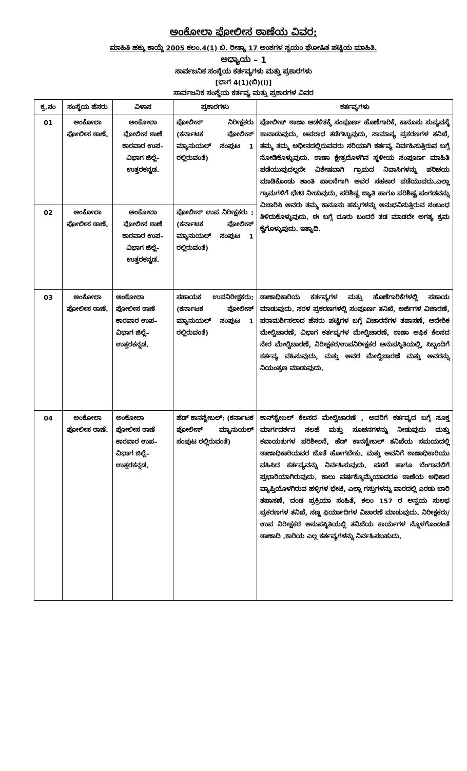ಅಂಕೋಲಾ ಪೋಲೀಸ ಠಾಣೆಯ ವಿವರ:
ಮಾಹಿತಿ ಹಕ್ಕು ಕಾಯ್ದೆ 2005 ಕಲಂ.4(1) ಬಿ. ರೀತ್ಯಾ 17 ಅಂಶಗಳ ಸ್ವಯಂ ಘೋಷಿತ ಪಟ್ಟಿಯ ಮಾಹಿತಿ.
ಅಧ್ಯಾಯ – 1
ಸಾರ್ವಜನಿಕ ಸಂಸ್ಥೆಯ ಕರ್ತವ್ಯಗಳು ಮತ್ತು ಪ್ರಕಾರಗಳು
[ಭಾಗ 4(1)(ಬಿ)(i)]
ಸಾರ್ವಜನಿಕ ಸಂಸ್ಥೆಯ ಕರ್ತವ್ಯ ಮತ್ತು ಪ್ರಕಾರಗಳ ವಿವರ
| ಕ್ರ.ಸಂ | ಸಂಸ್ಥೆಯ ಹೆಸರು | ವಿಳಾಸ | ಪ್ರಕಾರಗಳು | ಕರ್ತವ್ಯಗಳು |
| --- | --- | --- | --- | --- |
| 01 | ಅಂಕೋಲಾ ಪೋಲೀಸ ಠಾಣೆ. | ಅಂಕೋಲಾ ಪೋಲೀಸ ಠಾಣೆ ಕಾರವಾರ ಉಪ–ವಿಭಾಗ ಜಿಲ್ಲೆ– ಉತ್ತರಕನ್ನಡ. | ಪೋಲೀಸ್ ನಿರೀಕ್ಷಕರು (ಕರ್ನಾಟಕ ಪೋಲೀಸ್ ಮ್ಯಾನುಯಲ್ ಸಂಪುಟ 1 ರಲ್ಲಿರುವಂತೆ) | ಪೋಲೀಸ್ ಠಾಣಾ ಆಡಳಿತಕ್ಕೆ ಸಂಪೂರ್ಣ ಹೊಣೆಗಾರಿಕೆ, ಕಾನೂನು ಸುವ್ಯವಸ್ಥೆ ಕಾಪಾಡುವುದು, ಅಪರಾಧ ತಡೆಗಟ್ಟುವುದು, ಸಾಮಾನ್ಯ ಪ್ರಕರಣಗಳ ತನಿಖೆ, ತಮ್ಮ ತಮ್ಮ ಅಧೀನದಲ್ಲಿರುವವರು ಸರಿಯಾಗಿ ಕರ್ತವ್ಯ ನಿರ್ವಹಿಸುತ್ತಿರುವ ಬಗ್ಗೆ ನೋಡಿಕೊಳ್ಳುವುದು. ಠಾಣಾ ಕ್ಷೇತ್ರದೊಳಗಿನ ಸ್ಥಳೀಯ ಸಂಪೂರ್ಣ ಮಾಹಿತಿ ಪಡೆಯುವುದಲ್ಲದೇ ವಿಶೇಷವಾಗಿ ಗ್ರಾಮದ ನಿವಾಸಿಗಳನ್ನು ಪರಿಚಯ ಮಾಡಿಕೊಂಡು ಶಾಂತಿ ಪಾಲನೆಗಾಗಿ ಅವರ ಸಹಕಾರ ಪಡೆಯುವದು.ಎಲ್ಲಾ ಗ್ರಾಮಗಳಿಗೆ ಭೇಟಿ ನೀಡುವುದು, ಪರಿಶಿಷ್ಟ ಜ್ಯಾತಿ ಹಾಗೂ ಪರಿಶಿಷ್ಟ ಪಂಗಡವನ್ನು ವಿಚಾರಿಸಿ ಅವರು ತಮ್ಮ ಕಾನೂನು ಹಕ್ಕುಗಳನ್ನು ಅನುಭವಿಸುತ್ತಿರುವ ಸಂಬಂಧ ತಿಳಿದುಕೊಳ್ಳುವುದು. ಈ ಬಗ್ಗೆ ದೂರು ಬಂದರೆ ತಡ ಮಾಡದೇ ಅಗತ್ಯ ಕ್ರಮ ಕೈಗೊಳ್ಳುವುದು. ಇತ್ಯಾದಿ. |
| 02 | ಅಂಕೋಲಾ ಪೋಲೀಸ ಠಾಣೆ. | ಅಂಕೋಲಾ ಪೋಲೀಸ ಠಾಣೆ ಕಾರವಾರ ಉಪ–ವಿಭಾಗ ಜಿಲ್ಲೆ– ಉತ್ತರಕನ್ನಡ. | ಪೋಲೀಸ್ ಉಪ ನಿರೀಕ್ಷಕರು : (ಕರ್ನಾಟಕ ಪೋಲೀಸ್ ಮ್ಯಾನುಯಲ್ ಸಂಪುಟ 1 ರಲ್ಲಿರುವಂತೆ) | |
| 03 | ಅಂಕೋಲಾ ಪೋಲೀಸ ಠಾಣೆ. | ಅಂಕೋಲಾ ಪೋಲೀಸ ಠಾಣೆ ಕಾರವಾರ ಉಪ–ವಿಭಾಗ ಜಿಲ್ಲೆ– ಉತ್ತರಕನ್ನಡ. | ಸಹಾಯಕ ಉಪನಿರೀಕ್ಷಕರು: (ಕರ್ನಾಟಕ ಪೋಲೀಸ್ ಮ್ಯಾನುಯಲ್ ಸಂಪುಟ 1 ರಲ್ಲಿರುವಂತೆ) | ಠಾಣಾಧಿಕಾರಿಯ ಕರ್ತವ್ಯಗಳ ಮತ್ತು ಹೊಣೆಗಾರಿಕೆಗಳಲ್ಲಿ ಸಹಾಯ ಮಾಡುವುದು. ಸರಳ ಪ್ರಕರಣಗಳಲ್ಲಿ ಸಂಪೂರ್ಣ ತನಿಖೆ, ಅರ್ಜಿಗಳ ವಿಚಾರಣೆ, ಪರಾಮರ್ಶಿಸಲಾದ ಹೆಸರು ಪಟ್ಟಿಗಳ ಬಗ್ಗೆ ವಿಚಾರನೆಗಳ ತಪಾಸಣೆ, ಆದೇಶಿಕ ಮೇಲ್ವಿಚಾರಣೆ, ವಿಭಾಗ ಕರ್ತವ್ಯಗಳ ಮೇಲ್ವಿಚಾರಣೆ, ಠಾಣಾ ಆಫಿಕ ಕೆಲಸದ ನೇರ ಮೇಲ್ವಿಚಾರಣೆ, ನಿರೀಕ್ಷಕರ/ಉಪನಿರೀಕ್ಷಕರ ಅನುಪಸ್ಥಿತಿಯಲ್ಲಿ, ಸಿಬ್ಬಂದಿಗೆ ಕರ್ತವ್ಯ ವಹಿಸುವುದು, ಮತ್ತು ಅವರ ಮೇಲ್ವಿಚಾರಣೆ ಮತ್ತು ಅವರನ್ನು ನಿಯಂತ್ರಣ ಮಾಡುವುದು. |
| 04 | ಅಂಕೋಲಾ ಪೋಲೀಸ ಠಾಣೆ. | ಅಂಕೋಲಾ ಪೋಲೀಸ ಠಾಣೆ ಕಾರವಾರ ಉಪ–ವಿಭಾಗ ಜಿಲ್ಲೆ– ಉತ್ತರಕನ್ನಡ. | ಹೆಡ್ ಕಾನಸ್ಟೇಬಲ್: (ಕರ್ನಾಟಕ ಪೋಲೀಸ್ ಮ್ಯಾನುಯಲ್ ಸಂಪುಟ ರಲ್ಲಿರುವಂತೆ) | ಕಾನ್‌ಸ್ಟೇಬಲ್ ಕೆಲಸದ ಮೇಲ್ವಿಚಾರಣೆ , ಅವರಿಗೆ ಕರ್ತವ್ಯದ ಬಗ್ಗೆ ಸೂಕ್ತ ಮಾರ್ಗದರ್ಶನ ಸಲಹೆ ಮತ್ತು ಸೂಚನಗಳನ್ನು ನೀಡುವುದು ಮತ್ತು ಕವಾಯತುಗಳ ಪರಿಶೀಲನೆ, ಹೆಡ್ ಕಾನಸ್ಟೇಬಲ್ ತನಿಖೆಯ ಸಮಯದಲ್ಲಿ ಠಾಣಾಧಿಕಾರಿಯವರ ಜೊತೆ ಹೋಗಬೇಕು. ಮತ್ತು ಅವನಿಗೆ ಠಾಣಾಧಿಕಾರಿಯು ವಹಿಸಿದ ಕರ್ತವ್ಯವನ್ನು ನಿರ್ವಹಿಸುವುದು. ಪಹರೆ ಹಾಗೂ ಬೆಂಗಾವಲಿಗೆ ಪ್ರಭಾರಿಯಾಗಿರುವುದು. ಕಾಲು ವರ್ಷಕ್ಕೊಮ್ಮೆಯಾದರೂ ಠಾಣೆಯ ಅಧಿಕಾರ ವ್ಯಾಪ್ತಿಯೊಳಗಿರುವ ಹಳ್ಳಿಗಳ ಭೇಟಿ, ಎಲ್ಲಾ ಗಸ್ತುಗಳನ್ನು ವಾರದಲ್ಲಿ ಎರಡು ಬಾರಿ ತಪಾಸಣೆ, ದಂಡ ಪ್ರಕ್ರಿಯಾ ಸಂಹಿತೆ, ಕಲಂ 157 ರ ಅನ್ವಯ ಸುಲಭ ಪ್ರಕರಣಗಳ ತನಿಖೆ, ಸಣ್ಣ ಫಿರ್ಯಾದಿಗಳ ವಿಚಾರಣೆ ಮಾಡುವುದು. ನಿರೀಕ್ಷಕರು/ಉಪ ನಿರೀಕ್ಷಕರ ಅನುಪಸ್ಥಿತಿಯಲ್ಲಿ ತನಿಖೆಯ ಕಾರ್ಯಗಳ ನ್ನೊಳಗೊಂಡಂತೆ ಠಾಣಾದಿ .ಕಾರಿಯ ಎಲ್ಲ ಕರ್ತವ್ಯಗಳನ್ನು ನಿರ್ವಹಿಸಬಹುದು. |